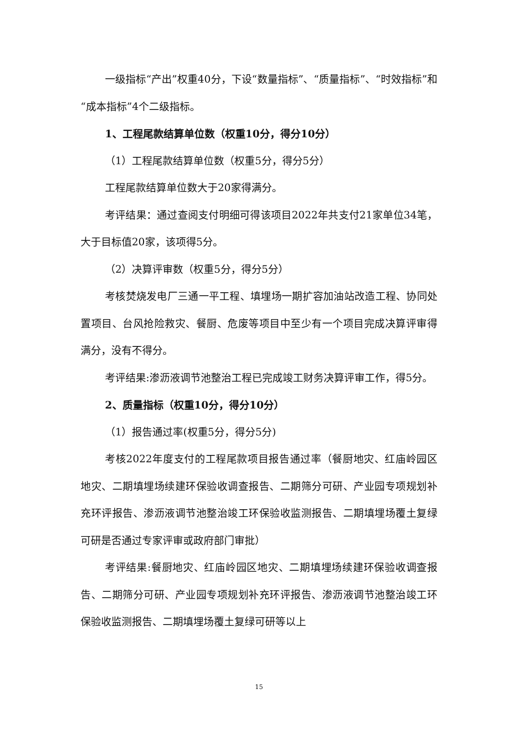一级指标“产出”权重40分，下设“数量指标”、“质量指标”、“时效指标”和“成本指标”4个二级指标。
1、工程尾款结算单位数（权重10分，得分10分）
（1）工程尾款结算单位数（权重5分，得分5分）
工程尾款结算单位数大于20家得满分。
考评结果：通过查阅支付明细可得该项目2022年共支付21家单位34笔，大于目标值20家，该项得5分。
（2）决算评审数（权重5分，得分5分）
考核焚烧发电厂三通一平工程、填埋场一期扩容加油站改造工程、协同处置项目、台风抢险救灾、餐厨、危废等项目中至少有一个项目完成决算评审得满分，没有不得分。
考评结果:渗沥液调节池整治工程已完成竣工财务决算评审工作，得5分。
2、质量指标（权重10分，得分10分）
（1）报告通过率(权重5分，得分5分)
考核2022年度支付的工程尾款项目报告通过率（餐厨地灾、红庙岭园区地灾、二期填埋场续建环保验收调查报告、二期筛分可研、产业园专项规划补充环评报告、渗沥液调节池整治竣工环保验收监测报告、二期填埋场覆土复绿可研是否通过专家评审或政府部门审批）
考评结果:餐厨地灾、红庙岭园区地灾、二期填埋场续建环保验收调查报告、二期筛分可研、产业园专项规划补充环评报告、渗沥液调节池整治竣工环保验收监测报告、二期填埋场覆土复绿可研等以上
15